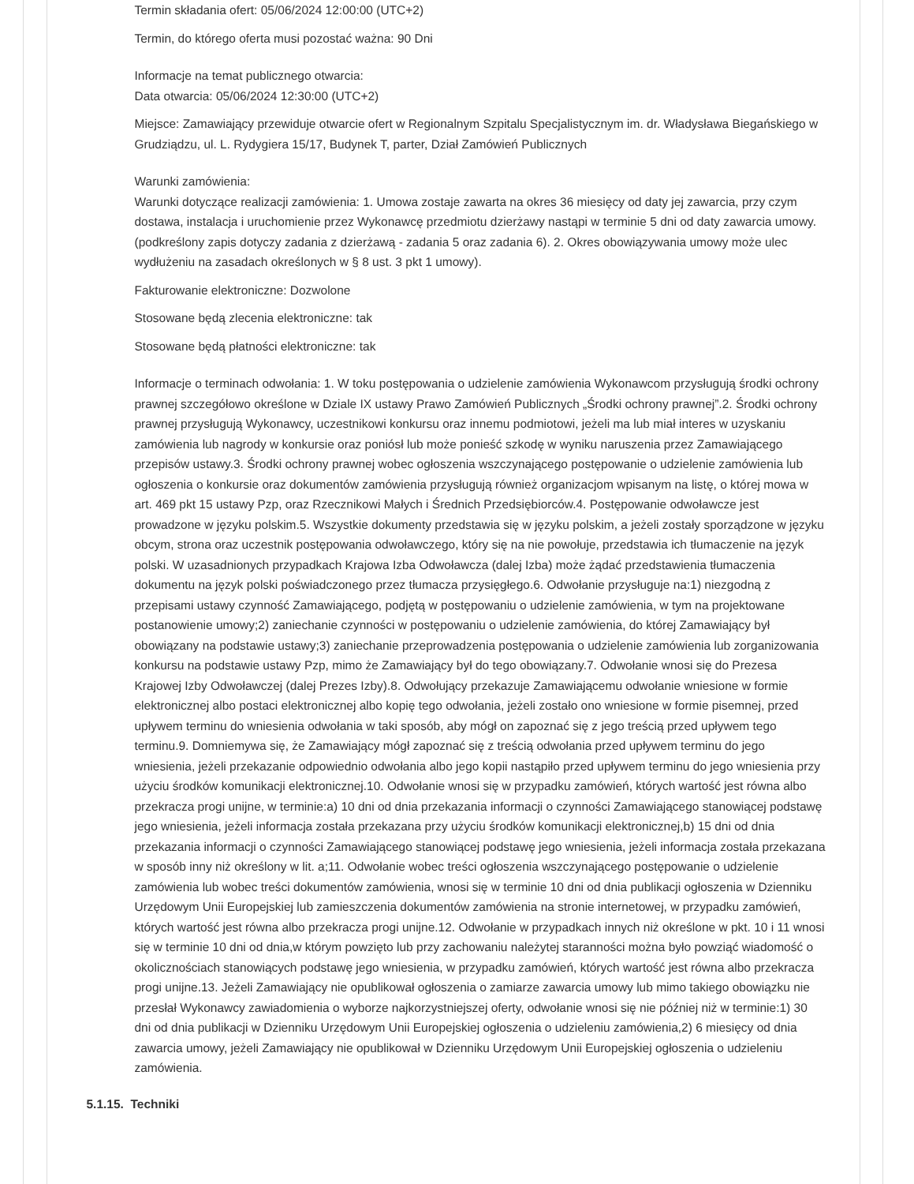Termin składania ofert: 05/06/2024 12:00:00 (UTC+2)
Termin, do którego oferta musi pozostać ważna: 90 Dni
Informacje na temat publicznego otwarcia:
Data otwarcia: 05/06/2024 12:30:00 (UTC+2)
Miejsce: Zamawiający przewiduje otwarcie ofert w Regionalnym Szpitalu Specjalistycznym im. dr. Władysława Biegańskiego w Grudziądzu, ul. L. Rydygiera 15/17, Budynek T, parter, Dział Zamówień Publicznych
Warunki zamówienia:
Warunki dotyczące realizacji zamówienia: 1. Umowa zostaje zawarta na okres 36 miesięcy od daty jej zawarcia, przy czym dostawa, instalacja i uruchomienie przez Wykonawcę przedmiotu dzierżawy nastąpi w terminie 5 dni od daty zawarcia umowy. (podkreślony zapis dotyczy zadania z dzierżawą - zadania 5 oraz zadania 6). 2. Okres obowiązywania umowy może ulec wydłużeniu na zasadach określonych w § 8 ust. 3 pkt 1 umowy).
Fakturowanie elektroniczne: Dozwolone
Stosowane będą zlecenia elektroniczne: tak
Stosowane będą płatności elektroniczne: tak
Informacje o terminach odwołania: 1. W toku postępowania o udzielenie zamówienia Wykonawcom przysługują środki ochrony prawnej szczegółowo określone w Dziale IX ustawy Prawo Zamówień Publicznych „Środki ochrony prawnej”.2. Środki ochrony prawnej przysługują Wykonawcy, uczestnikowi konkursu oraz innemu podmiotowi, jeżeli ma lub miał interes w uzyskaniu zamówienia lub nagrody w konkursie oraz poniósł lub może ponieść szkodę w wyniku naruszenia przez Zamawiającego przepisów ustawy.3. Środki ochrony prawnej wobec ogłoszenia wszczynającego postępowanie o udzielenie zamówienia lub ogłoszenia o konkursie oraz dokumentów zamówienia przysługują również organizacjom wpisanym na listę, o której mowa w art. 469 pkt 15 ustawy Pzp, oraz Rzecznikowi Małych i Średnich Przedsiębiorców.4. Postępowanie odwoławcze jest prowadzone w języku polskim.5. Wszystkie dokumenty przedstawia się w języku polskim, a jeżeli zostały sporządzone w języku obcym, strona oraz uczestnik postępowania odwoławczego, który się na nie powołuje, przedstawia ich tłumaczenie na język polski. W uzasadnionych przypadkach Krajowa Izba Odwoławcza (dalej Izba) może żądać przedstawienia tłumaczenia dokumentu na język polski poświadczonego przez tłumacza przysięgłego.6. Odwołanie przysługuje na:1) niezgodną z przepisami ustawy czynność Zamawiającego, podjętą w postępowaniu o udzielenie zamówienia, w tym na projektowane postanowienie umowy;2) zaniechanie czynności w postępowaniu o udzielenie zamówienia, do której Zamawiający był obowiązany na podstawie ustawy;3) zaniechanie przeprowadzenia postępowania o udzielenie zamówienia lub zorganizowania konkursu na podstawie ustawy Pzp, mimo że Zamawiający był do tego obowiązany.7. Odwołanie wnosi się do Prezesa Krajowej Izby Odwoławczej (dalej Prezes Izby).8. Odwołujący przekazuje Zamawiającemu odwołanie wniesione w formie elektronicznej albo postaci elektronicznej albo kopię tego odwołania, jeżeli zostało ono wniesione w formie pisemnej, przed upływem terminu do wniesienia odwołania w taki sposób, aby mógł on zapoznać się z jego treścią przed upływem tego terminu.9. Domniemywa się, że Zamawiający mógł zapoznać się z treścią odwołania przed upływem terminu do jego wniesienia, jeżeli przekazanie odpowiednio odwołania albo jego kopii nastąpiło przed upływem terminu do jego wniesienia przy użyciu środków komunikacji elektronicznej.10. Odwołanie wnosi się w przypadku zamówień, których wartość jest równa albo przekracza progi unijne, w terminie:a) 10 dni od dnia przekazania informacji o czynności Zamawiającego stanowiącej podstawę jego wniesienia, jeżeli informacja została przekazana przy użyciu środków komunikacji elektronicznej,b) 15 dni od dnia przekazania informacji o czynności Zamawiającego stanowiącej podstawę jego wniesienia, jeżeli informacja została przekazana w sposób inny niż określony w lit. a;11. Odwołanie wobec treści ogłoszenia wszczynającego postępowanie o udzielenie zamówienia lub wobec treści dokumentów zamówienia, wnosi się w terminie 10 dni od dnia publikacji ogłoszenia w Dzienniku Urzędowym Unii Europejskiej lub zamieszczenia dokumentów zamówienia na stronie internetowej, w przypadku zamówień, których wartość jest równa albo przekracza progi unijne.12. Odwołanie w przypadkach innych niż określone w pkt. 10 i 11 wnosi się w terminie 10 dni od dnia,w którym powzięto lub przy zachowaniu należytej staranności można było powziąć wiadomość o okolicznościach stanowiących podstawę jego wniesienia, w przypadku zamówień, których wartość jest równa albo przekracza progi unijne.13. Jeżeli Zamawiający nie opublikował ogłoszenia o zamiarze zawarcia umowy lub mimo takiego obowiązku nie przesłał Wykonawcy zawiadomienia o wyborze najkorzystniejszej oferty, odwołanie wnosi się nie później niż w terminie:1) 30 dni od dnia publikacji w Dzienniku Urzędowym Unii Europejskiej ogłoszenia o udzieleniu zamówienia,2) 6 miesięcy od dnia zawarcia umowy, jeżeli Zamawiający nie opublikował w Dzienniku Urzędowym Unii Europejskiej ogłoszenia o udzieleniu zamówienia.
5.1.15. Techniki